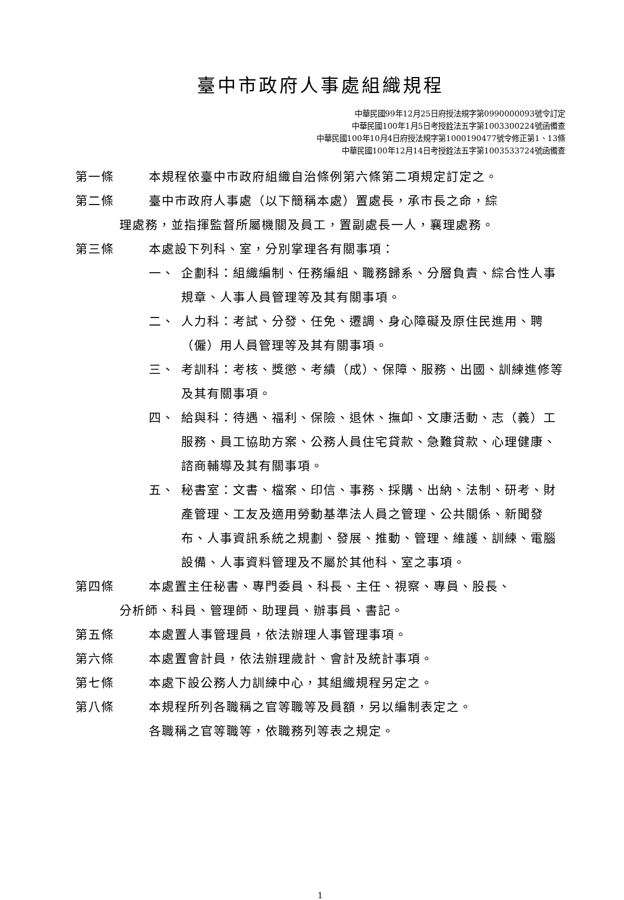臺中市政府人事處組織規程
中華民國99年12月25日府授法規字第0990000093號令訂定
中華民國100年1月5日考授銓法五字第1003300224號函備查
中華民國100年10月4日府授法規字第1000190477號令修正第1、13條
中華民國100年12月14日考授銓法五字第1003533724號函備查
第一條 本規程依臺中市政府組織自治條例第六條第二項規定訂定之。
第二條 臺中市政府人事處（以下簡稱本處）置處長，承市長之命，綜
理處務，並指揮監督所屬機關及員工，置副處長一人，襄理處務。
第三條 本處設下列科、室，分別掌理各有關事項：
一、 企劃科：組織編制、任務編組、職務歸系、分層負責、綜合性人事規章、人事人員管理等及其有關事項。
二、 人力科：考試、分發、任免、遷調、身心障礙及原住民進用、聘（僱）用人員管理等及其有關事項。
三、 考訓科：考核、獎懲、考績（成）、保障、服務、出國、訓練進修等及其有關事項。
四、 給與科：待遇、福利、保險、退休、撫卹、文康活動、志（義）工服務、員工協助方案、公務人員住宅貸款、急難貸款、心理健康、諮商輔導及其有關事項。
五、 秘書室：文書、檔案、印信、事務、採購、出納、法制、研考、財產管理、工友及適用勞動基準法人員之管理、公共關係、新聞發布、人事資訊系統之規劃、發展、推動、管理、維護、訓練、電腦設備、人事資料管理及不屬於其他科、室之事項。
第四條 本處置主任秘書、專門委員、科長、主任、視察、專員、股長、
分析師、科員、管理師、助理員、辦事員、書記。
第五條 本處置人事管理員，依法辦理人事管理事項。
第六條 本處置會計員，依法辦理歲計、會計及統計事項。
第七條 本處下設公務人力訓練中心，其組織規程另定之。
第八條 本規程所列各職稱之官等職等及員額，另以編制表定之。
各職稱之官等職等，依職務列等表之規定。
1